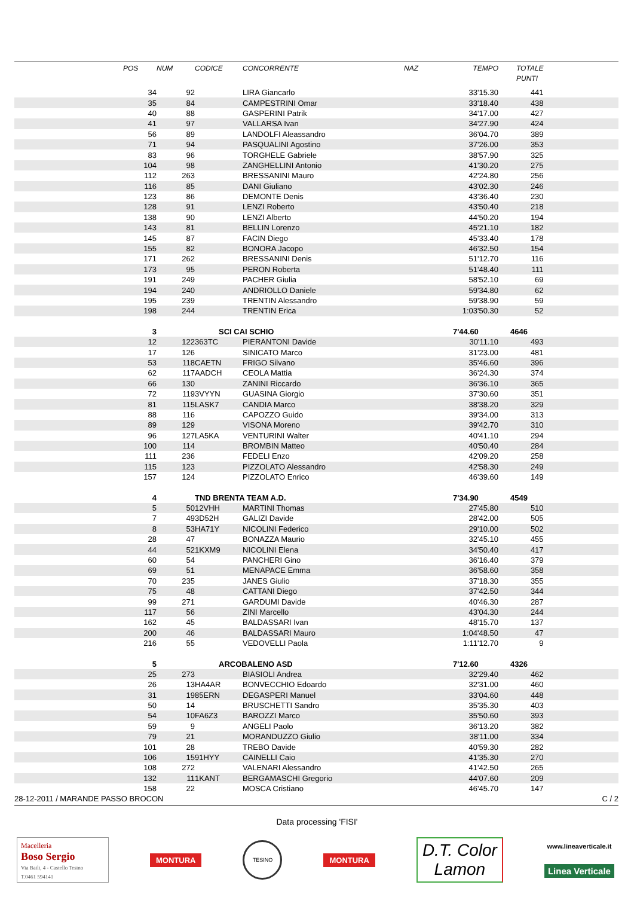| | POS | NUM | CODICE | CONCORRENTE | NAZ | TEMPO | TOTALE PUNTI | |
| --- | --- | --- | --- | --- | --- | --- | --- | --- |
| | 34 | 92 | | LIRA Giancarlo | | 33'15.30 | 441 | |
| | 35 | 84 | | CAMPESTRINI Omar | | 33'18.40 | 438 | |
| | 40 | 88 | | GASPERINI Patrik | | 34'17.00 | 427 | |
| | 41 | 97 | | VALLARSA Ivan | | 34'27.90 | 424 | |
| | 56 | 89 | | LANDOLFI Aleassandro | | 36'04.70 | 389 | |
| | 71 | 94 | | PASQUALINI Agostino | | 37'26.00 | 353 | |
| | 83 | 96 | | TORGHELE Gabriele | | 38'57.90 | 325 | |
| | 104 | 98 | | ZANGHELLINI Antonio | | 41'30.20 | 275 | |
| | 112 | 263 | | BRESSANINI Mauro | | 42'24.80 | 256 | |
| | 116 | 85 | | DANI Giuliano | | 43'02.30 | 246 | |
| | 123 | 86 | | DEMONTE Denis | | 43'36.40 | 230 | |
| | 128 | 91 | | LENZI Roberto | | 43'50.40 | 218 | |
| | 138 | 90 | | LENZI Alberto | | 44'50.20 | 194 | |
| | 143 | 81 | | BELLIN Lorenzo | | 45'21.10 | 182 | |
| | 145 | 87 | | FACIN Diego | | 45'33.40 | 178 | |
| | 155 | 82 | | BONORA Jacopo | | 46'32.50 | 154 | |
| | 171 | 262 | | BRESSANINI Denis | | 51'12.70 | 116 | |
| | 173 | 95 | | PERON Roberta | | 51'48.40 | 111 | |
| | 191 | 249 | | PACHER Giulia | | 58'52.10 | 69 | |
| | 194 | 240 | | ANDRIOLLO Daniele | | 59'34.80 | 62 | |
| | 195 | 239 | | TRENTIN Alessandro | | 59'38.90 | 59 | |
| | 198 | 244 | | TRENTIN Erica | | 1:03'50.30 | 52 | |
| | 3 | | SCI CAI SCHIO | | | 7'44.60 | 4646 | |
| | 12 | 122 | 363TC | PIERANTONI Davide | | 30'11.10 | 493 | |
| | 17 | 126 | | SINICATO Marco | | 31'23.00 | 481 | |
| | 53 | 118 | CAETN | FRIGO Silvano | | 35'46.60 | 396 | |
| | 62 | 117 | AADCH | CEOLA Mattia | | 36'24.30 | 374 | |
| | 66 | 130 | | ZANINI Riccardo | | 36'36.10 | 365 | |
| | 72 | 119 | 3VYYN | GUASINA Giorgio | | 37'30.60 | 351 | |
| | 81 | 115 | LASK7 | CANDIA Marco | | 38'38.20 | 329 | |
| | 88 | 116 | | CAPOZZO Guido | | 39'34.00 | 313 | |
| | 89 | 129 | | VISONA Moreno | | 39'42.70 | 310 | |
| | 96 | 127 | LA5KA | VENTURINI Walter | | 40'41.10 | 294 | |
| | 100 | 114 | | BROMBIN Matteo | | 40'50.40 | 284 | |
| | 111 | 236 | | FEDELI Enzo | | 42'09.20 | 258 | |
| | 115 | 123 | | PIZZOLATO Alessandro | | 42'58.30 | 249 | |
| | 157 | 124 | | PIZZOLATO Enrico | | 46'39.60 | 149 | |
| | 4 | | TND BRENTA TEAM A.D. | | | 7'34.90 | 4549 | |
| | 5 | 50 | 12VHH | MARTINI Thomas | | 27'45.80 | 510 | |
| | 7 | 49 | 3D52H | GALIZI Davide | | 28'42.00 | 505 | |
| | 8 | 53 | HA71Y | NICOLINI Federico | | 29'10.00 | 502 | |
| | 28 | 47 | | BONAZZA Maurio | | 32'45.10 | 455 | |
| | 44 | 52 | 1KXM9 | NICOLINI Elena | | 34'50.40 | 417 | |
| | 60 | 54 | | PANCHERI Gino | | 36'16.40 | 379 | |
| | 69 | 51 | | MENAPACE Emma | | 36'58.60 | 358 | |
| | 70 | 235 | | JANES Giulio | | 37'18.30 | 355 | |
| | 75 | 48 | | CATTANI Diego | | 37'42.50 | 344 | |
| | 99 | 271 | | GARDUMI Davide | | 40'46.30 | 287 | |
| | 117 | 56 | | ZINI Marcello | | 43'04.30 | 244 | |
| | 162 | 45 | | BALDASSARI Ivan | | 48'15.70 | 137 | |
| | 200 | 46 | | BALDASSARI Mauro | | 1:04'48.50 | 47 | |
| | 216 | 55 | | VEDOVELLI Paola | | 1:11'12.70 | 9 | |
| | 5 | | ARCOBALENO ASD | | | 7'12.60 | 4326 | |
| | 25 | 273 | | BIASIOLI Andrea | | 32'29.40 | 462 | |
| | 26 | 13 | HA4AR | BONVECCHIO Edoardo | | 32'31.00 | 460 | |
| | 31 | 19 | 85ERN | DEGASPERI Manuel | | 33'04.60 | 448 | |
| | 50 | 14 | | BRUSCHETTI Sandro | | 35'35.30 | 403 | |
| | 54 | 10 | FA6Z3 | BAROZZI Marco | | 35'50.60 | 393 | |
| | 59 | 9 | | ANGELI Paolo | | 36'13.20 | 382 | |
| | 79 | 21 | | MORANDUZZO Giulio | | 38'11.00 | 334 | |
| | 101 | 28 | | TREBO Davide | | 40'59.30 | 282 | |
| | 106 | 15 | 91HYY | CAINELLI Caio | | 41'35.30 | 270 | |
| | 108 | 272 | | VALENARI Alessandro | | 41'42.50 | 265 | |
| | 132 | 11 | 1KANT | BERGAMASCHI Gregorio | | 44'07.60 | 209 | |
| | 158 | 22 | | MOSCA Cristiano | | 46'45.70 | 147 | |
28-12-2011 / MARANDE PASSO BROCON C / 2
Data processing 'FISI'
Macelleria
Boso Sergio
Via Baili, 4 - Castello Tesino
T.0461 594141
MONTURA
TESINO
MONTURA
D.T. Color
Lamon
www.lineaverticale.it
Linea Verticale